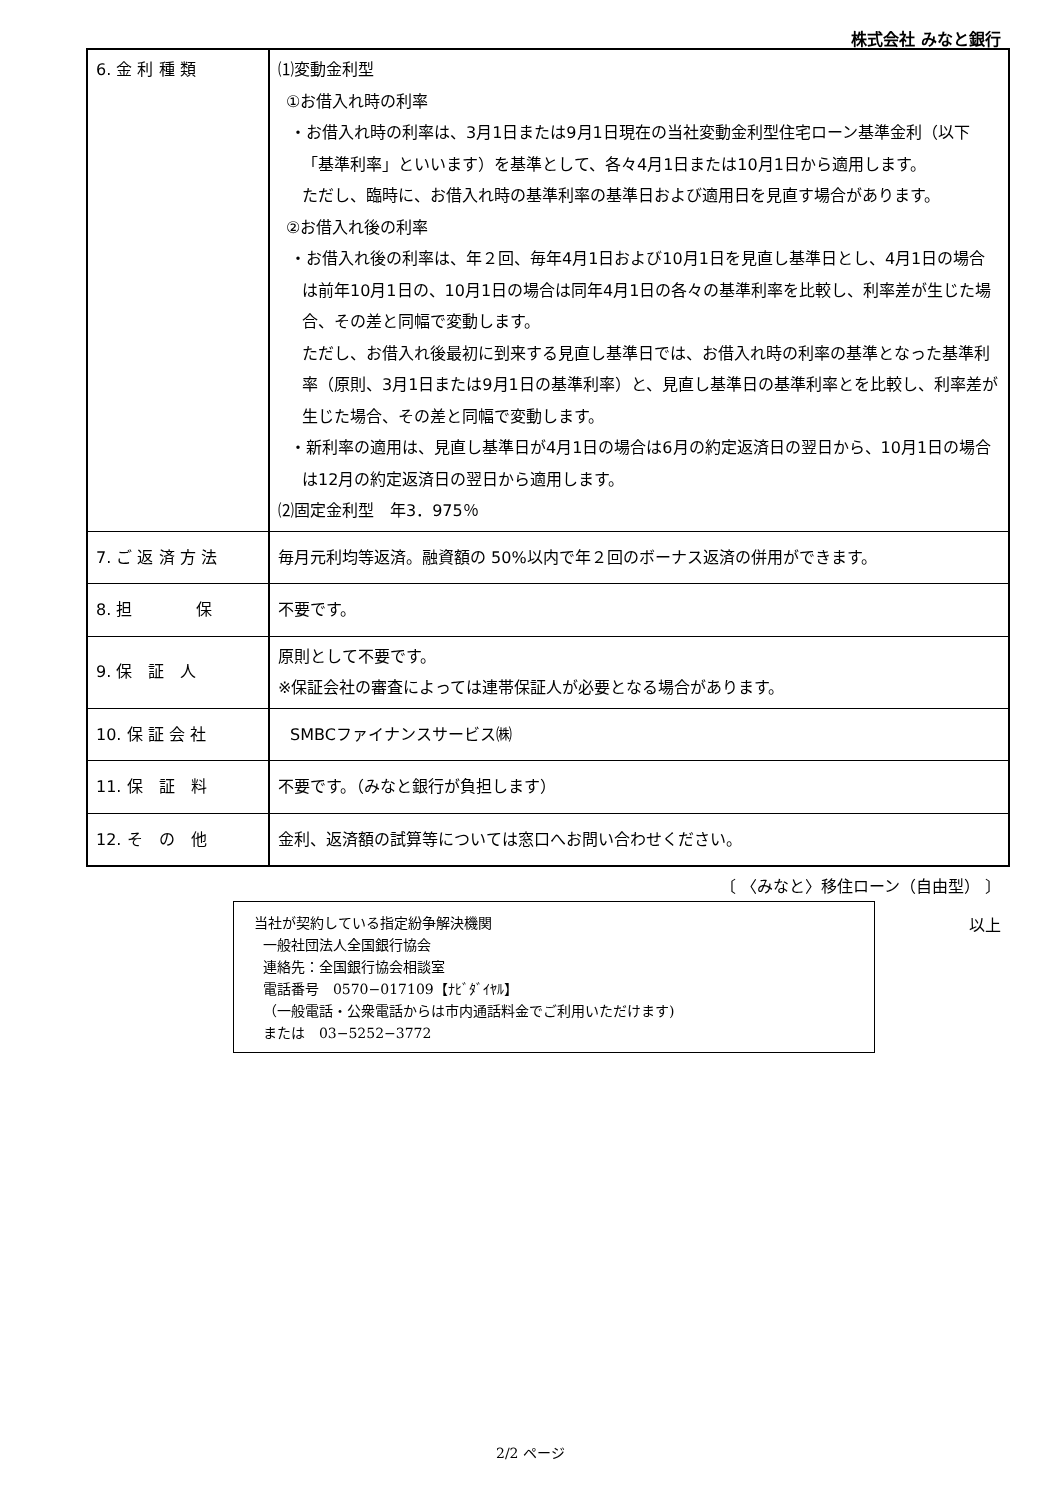株式会社 みなと銀行
| 6. 金 利 種 類 | ⑴変動金利型 ①お借入れ時の利率 ・お借入れ時の利率は、3月1日または9月1日現在の当社変動金利型住宅ローン基準金利（以下「基準利率」といいます）を基準として、各々4月1日または10月1日から適用します。 ただし、臨時に、お借入れ時の基準利率の基準日および適用日を見直す場合があります。 ②お借入れ後の利率 ・お借入れ後の利率は、年２回、毎年4月1日および10月1日を見直し基準日とし、4月1日の場合は前年10月1日の、10月1日の場合は同年4月1日の各々の基準利率を比較し、利率差が生じた場合、その差と同幅で変動します。 ただし、お借入れ後最初に到来する見直し基準日では、お借入れ時の利率の基準となった基準利率（原則、3月1日または9月1日の基準利率）と、見直し基準日の基準利率とを比較し、利率差が生じた場合、その差と同幅で変動します。 ・新利率の適用は、見直し基準日が4月1日の場合は6月の約定返済日の翌日から、10月1日の場合は12月の約定返済日の翌日から適用します。 ⑵固定金利型 年3．975％ |
| 7. ご 返 済 方 法 | 毎月元利均等返済。融資額の 50%以内で年２回のボーナス返済の併用ができます。 |
| 8. 担 保 | 不要です。 |
| 9. 保 証 人 | 原則として不要です。 ※保証会社の審査によっては連帯保証人が必要となる場合があります。 |
| 10. 保 証 会 社 | SMBCファイナンスサービス㈱ |
| 11. 保 証 料 | 不要です。（みなと銀行が負担します） |
| 12. そ の 他 | 金利、返済額の試算等については窓口へお問い合わせください。 |
〔 〈みなと〉移住ローン（自由型） 〕
以上
当社が契約している指定紛争解決機関
一般社団法人全国銀行協会
連絡先：全国銀行協会相談室
電話番号　0570−017109【ﾅﾋﾞﾀﾞｲﾔﾙ】
（一般電話・公衆電話からは市内通話料金でご利用いただけます)
または　03−5252−3772
2/2 ページ